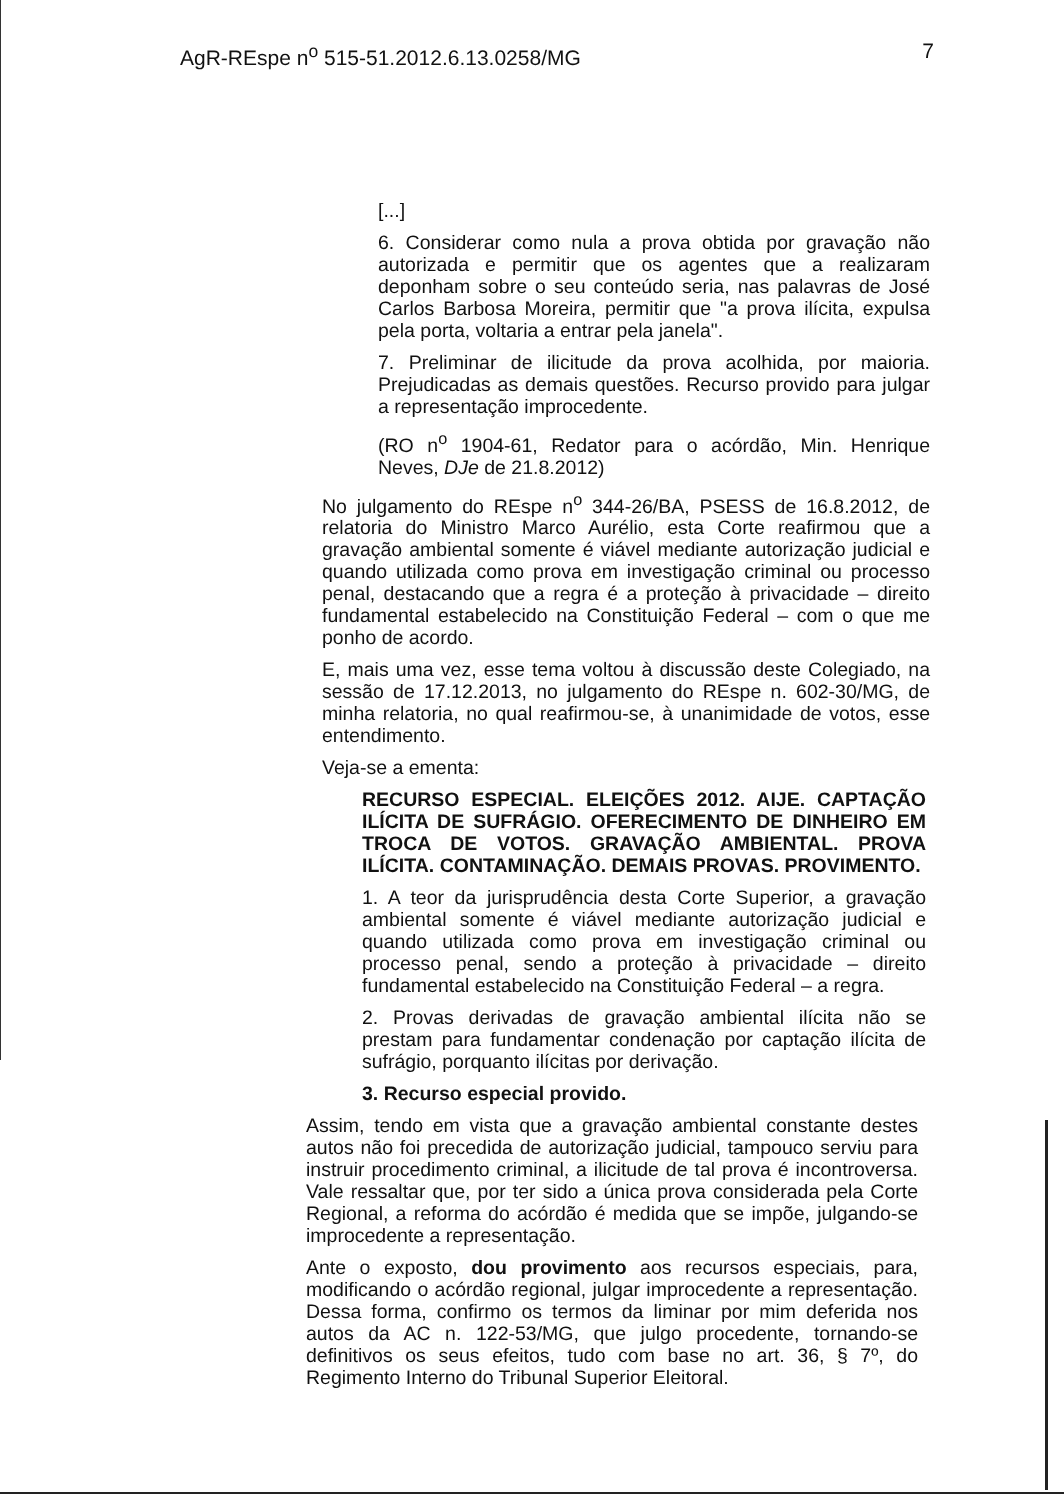AgR-REspe n<sup>o</sup> 515-51.2012.6.13.0258/MG 7
[...]
6. Considerar como nula a prova obtida por gravação não autorizada e permitir que os agentes que a realizaram deponham sobre o seu conteúdo seria, nas palavras de José Carlos Barbosa Moreira, permitir que "a prova ilícita, expulsa pela porta, voltaria a entrar pela janela".
7. Preliminar de ilicitude da prova acolhida, por maioria. Prejudicadas as demais questões. Recurso provido para julgar a representação improcedente.
(RO n<sup>o</sup> 1904-61, Redator para o acórdão, Min. Henrique Neves, DJe de 21.8.2012)
No julgamento do REspe n<sup>o</sup> 344-26/BA, PSESS de 16.8.2012, de relatoria do Ministro Marco Aurélio, esta Corte reafirmou que a gravação ambiental somente é viável mediante autorização judicial e quando utilizada como prova em investigação criminal ou processo penal, destacando que a regra é a proteção à privacidade – direito fundamental estabelecido na Constituição Federal – com o que me ponho de acordo.
E, mais uma vez, esse tema voltou à discussão deste Colegiado, na sessão de 17.12.2013, no julgamento do REspe n. 602-30/MG, de minha relatoria, no qual reafirmou-se, à unanimidade de votos, esse entendimento.
Veja-se a ementa:
RECURSO ESPECIAL. ELEIÇÕES 2012. AIJE. CAPTAÇÃO ILÍCITA DE SUFRÁGIO. OFERECIMENTO DE DINHEIRO EM TROCA DE VOTOS. GRAVAÇÃO AMBIENTAL. PROVA ILÍCITA. CONTAMINAÇÃO. DEMAIS PROVAS. PROVIMENTO.
1. A teor da jurisprudência desta Corte Superior, a gravação ambiental somente é viável mediante autorização judicial e quando utilizada como prova em investigação criminal ou processo penal, sendo a proteção à privacidade – direito fundamental estabelecido na Constituição Federal – a regra.
2. Provas derivadas de gravação ambiental ilícita não se prestam para fundamentar condenação por captação ilícita de sufrágio, porquanto ilícitas por derivação.
3. Recurso especial provido.
Assim, tendo em vista que a gravação ambiental constante destes autos não foi precedida de autorização judicial, tampouco serviu para instruir procedimento criminal, a ilicitude de tal prova é incontroversa. Vale ressaltar que, por ter sido a única prova considerada pela Corte Regional, a reforma do acórdão é medida que se impõe, julgando-se improcedente a representação.
Ante o exposto, dou provimento aos recursos especiais, para, modificando o acórdão regional, julgar improcedente a representação. Dessa forma, confirmo os termos da liminar por mim deferida nos autos da AC n. 122-53/MG, que julgo procedente, tornando-se definitivos os seus efeitos, tudo com base no art. 36, § 7º, do Regimento Interno do Tribunal Superior Eleitoral.